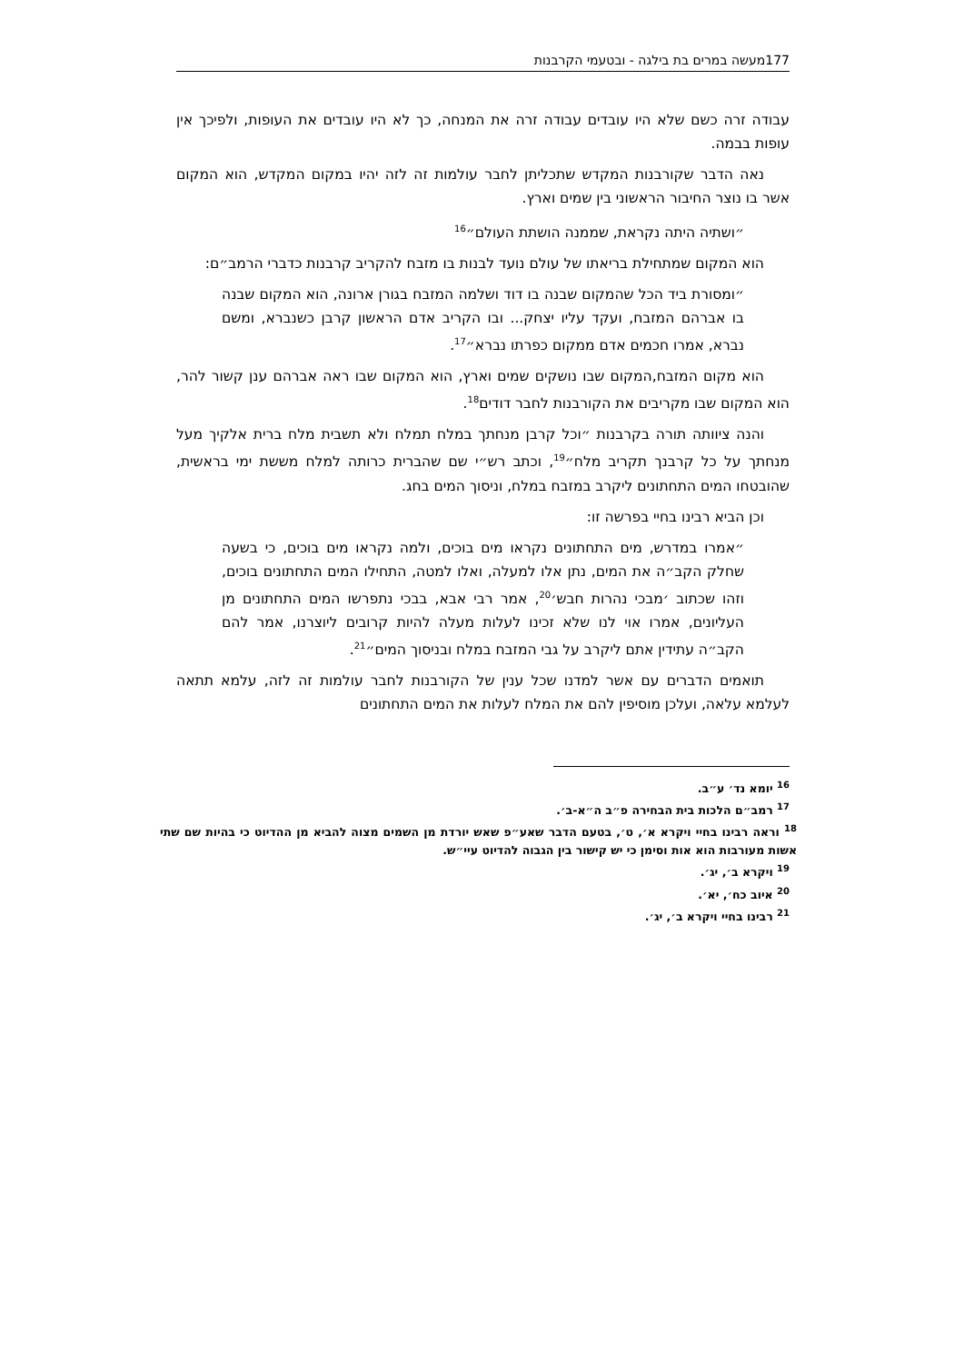177מעשה במרים בת בילגה - ובטעמי הקרבנות
עבודה זרה כשם שלא היו עובדים עבודה זרה את המנחה, כך לא היו עובדים את העופות, ולפיכך אין עופות בבמה.
נאה הדבר שקורבנות המקדש שתכליתן לחבר עולמות זה לזה יהיו במקום המקדש, הוא המקום אשר בו נוצר החיבור הראשוני בין שמים וארץ.
״ושתיה היתה נקראת, שממנה הושתת העולם״<sup>16</sup>
הוא המקום שמתחילת בריאתו של עולם נועד לבנות בו מזבח להקריב קרבנות כדברי הרמב״ם:
״ומסורת ביד הכל שהמקום שבנה בו דוד ושלמה המזבח בגורן ארונה, הוא המקום שבנה בו אברהם המזבח, ועקד עליו יצחק... ובו הקריב אדם הראשון קרבן כשנברא, ומשם נברא, אמרו חכמים אדם ממקום כפרתו נברא״<sup>17</sup>.
הוא מקום המזבח,המקום שבו נושקים שמים וארץ, הוא המקום שבו ראה אברהם ענן קשור להר, הוא המקום שבו מקריבים את הקורבנות לחבר דודים<sup>18</sup>.
והנה ציוותה תורה בקרבנות ״וכל קרבן מנחתך במלח תמלח ולא תשבית מלח ברית אלקיך מעל מנחתך על כל קרבנך תקריב מלח״<sup>19</sup>, וכתב רש״י שם שהברית כרותה למלח מששת ימי בראשית, שהובטחו המים התחתונים ליקרב במזבח במלח, וניסוך המים בחג.
וכן הביא רבינו בחיי בפרשה זו:
״אמרו במדרש, מים התחתונים נקראו מים בוכים, ולמה נקראו מים בוכים, כי בשעה שחלק הקב״ה את המים, נתן אלו למעלה, ואלו למטה, התחילו המים התחתונים בוכים, וזהו שכתוב ׳מבכי נהרות חבש׳<sup>20</sup>, אמר רבי אבא, בבכי נתפרשו המים התחתונים מן העליונים, אמרו אוי לנו שלא זכינו לעלות מעלה להיות קרובים ליוצרנו, אמר להם הקב״ה עתידין אתם ליקרב על גבי המזבח במלח ובניסוך המים״<sup>21</sup>.
תואמים הדברים עם אשר למדנו שכל ענין של הקורבנות לחבר עולמות זה לזה, עלמא תתאה לעלמא עלאה, ועלכן מוסיפין להם את המלח לעלות את המים התחתונים
<sup>16</sup> יומא נד׳ ע״ב.
<sup>17</sup> רמב״ם הלכות בית הבחירה פ״ב ה״א-ב׳.
<sup>18</sup> וראה רבינו בחיי ויקרא א׳, ט׳, בטעם הדבר שאע״פ שאש יורדת מן השמים מצוה להביא מן ההדיוט כי בהיות שם שתי אשות מעורבות הוא אות וסימן כי יש קישור בין הגבוה להדיוט עיי״ש.
<sup>19</sup> ויקרא ב׳, יג׳.
<sup>20</sup> איוב כח׳, יא׳.
<sup>21</sup> רבינו בחיי ויקרא ב׳, יג׳.